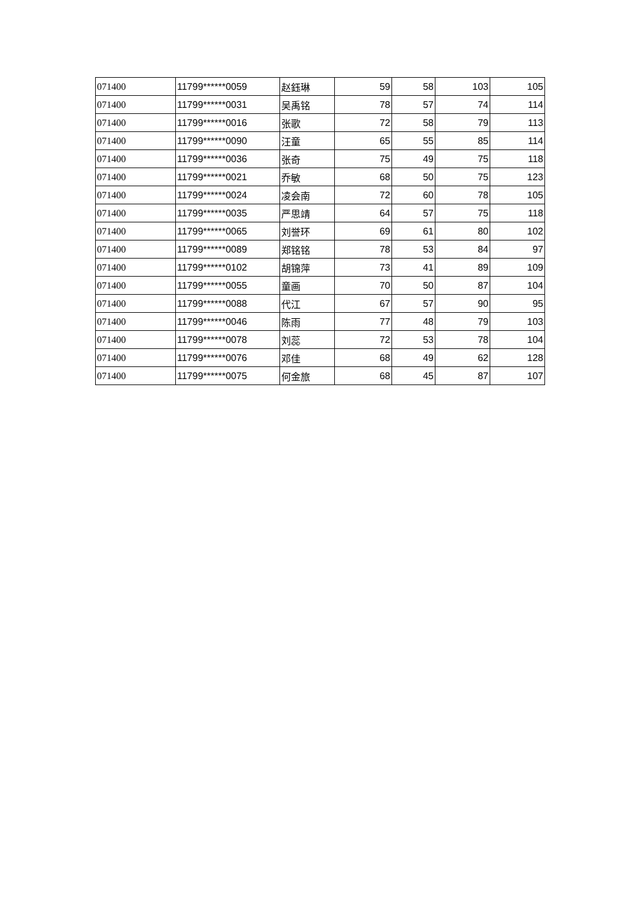| 071400 | 11799******0059 | 赵鈺琳 | 59 | 58 | 103 | 105 |
| 071400 | 11799******0031 | 吴禹铭 | 78 | 57 | 74 | 114 |
| 071400 | 11799******0016 | 张歌 | 72 | 58 | 79 | 113 |
| 071400 | 11799******0090 | 汪童 | 65 | 55 | 85 | 114 |
| 071400 | 11799******0036 | 张奇 | 75 | 49 | 75 | 118 |
| 071400 | 11799******0021 | 乔敏 | 68 | 50 | 75 | 123 |
| 071400 | 11799******0024 | 凌会南 | 72 | 60 | 78 | 105 |
| 071400 | 11799******0035 | 严思靖 | 64 | 57 | 75 | 118 |
| 071400 | 11799******0065 | 刘誉环 | 69 | 61 | 80 | 102 |
| 071400 | 11799******0089 | 郑铭铭 | 78 | 53 | 84 | 97 |
| 071400 | 11799******0102 | 胡锦萍 | 73 | 41 | 89 | 109 |
| 071400 | 11799******0055 | 童画 | 70 | 50 | 87 | 104 |
| 071400 | 11799******0088 | 代江 | 67 | 57 | 90 | 95 |
| 071400 | 11799******0046 | 陈雨 | 77 | 48 | 79 | 103 |
| 071400 | 11799******0078 | 刘蕊 | 72 | 53 | 78 | 104 |
| 071400 | 11799******0076 | 邓佳 | 68 | 49 | 62 | 128 |
| 071400 | 11799******0075 | 何金旅 | 68 | 45 | 87 | 107 |